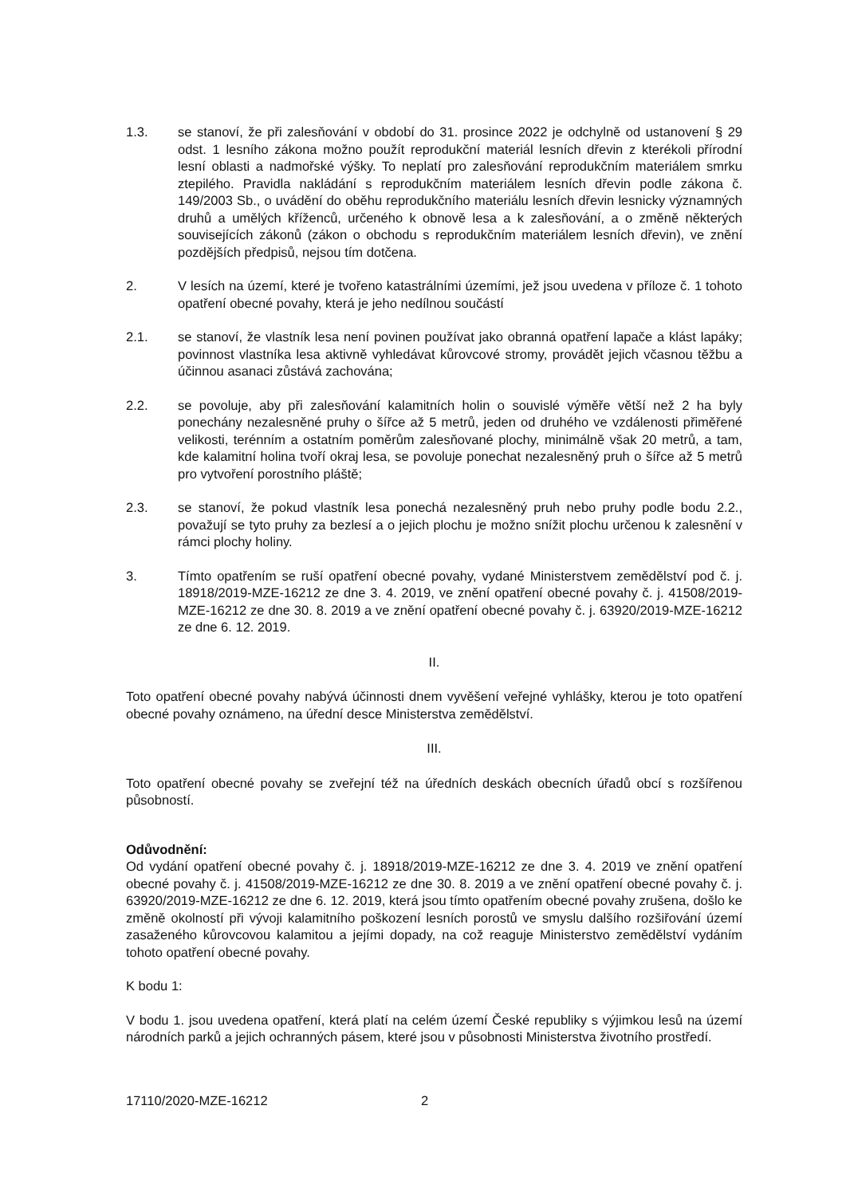1.3. se stanoví, že při zalesňování v období do 31. prosince 2022 je odchylně od ustanovení § 29 odst. 1 lesního zákona možno použít reprodukční materiál lesních dřevin z kterékoli přírodní lesní oblasti a nadmořské výšky. To neplatí pro zalesňování reprodukčním materiálem smrku ztepilého. Pravidla nakládání s reprodukčním materiálem lesních dřevin podle zákona č. 149/2003 Sb., o uvádění do oběhu reprodukčního materiálu lesních dřevin lesnicky významných druhů a umělých kříženců, určeného k obnově lesa a k zalesňování, a o změně některých souvisejících zákonů (zákon o obchodu s reprodukčním materiálem lesních dřevin), ve znění pozdějších předpisů, nejsou tím dotčena.
2. V lesích na území, které je tvořeno katastrálními územími, jež jsou uvedena v příloze č. 1 tohoto opatření obecné povahy, která je jeho nedílnou součástí
2.1. se stanoví, že vlastník lesa není povinen používat jako obranná opatření lapače a klást lapáky; povinnost vlastníka lesa aktivně vyhledávat kůrovcové stromy, provádět jejich včasnou těžbu a účinnou asanaci zůstává zachována;
2.2. se povoluje, aby při zalesňování kalamitních holin o souvislé výměře větší než 2 ha byly ponechány nezalesněné pruhy o šířce až 5 metrů, jeden od druhého ve vzdálenosti přiměřené velikosti, terénním a ostatním poměrům zalesňované plochy, minimálně však 20 metrů, a tam, kde kalamitní holina tvoří okraj lesa, se povoluje ponechat nezalesněný pruh o šířce až 5 metrů pro vytvoření porostního pláště;
2.3. se stanoví, že pokud vlastník lesa ponechá nezalesněný pruh nebo pruhy podle bodu 2.2., považují se tyto pruhy za bezlesí a o jejich plochu je možno snížit plochu určenou k zalesnění v rámci plochy holiny.
3. Tímto opatřením se ruší opatření obecné povahy, vydané Ministerstvem zemědělství pod č. j. 18918/2019-MZE-16212 ze dne 3. 4. 2019, ve znění opatření obecné povahy č. j. 41508/2019-MZE-16212 ze dne 30. 8. 2019 a ve znění opatření obecné povahy č. j. 63920/2019-MZE-16212 ze dne 6. 12. 2019.
II.
Toto opatření obecné povahy nabývá účinnosti dnem vyvěšení veřejné vyhlášky, kterou je toto opatření obecné povahy oznámeno, na úřední desce Ministerstva zemědělství.
III.
Toto opatření obecné povahy se zveřejní též na úředních deskách obecních úřadů obcí s rozšířenou působností.
Odůvodnění:
Od vydání opatření obecné povahy č. j. 18918/2019-MZE-16212 ze dne 3. 4. 2019 ve znění opatření obecné povahy č. j. 41508/2019-MZE-16212 ze dne 30. 8. 2019 a ve znění opatření obecné povahy č. j. 63920/2019-MZE-16212 ze dne 6. 12. 2019, která jsou tímto opatřením obecné povahy zrušena, došlo ke změně okolností při vývoji kalamitního poškození lesních porostů ve smyslu dalšího rozšiřování území zasaženého kůrovcovou kalamitou a jejími dopady, na což reaguje Ministerstvo zemědělství vydáním tohoto opatření obecné povahy.
K bodu 1:
V bodu 1. jsou uvedena opatření, která platí na celém území České republiky s výjimkou lesů na území národních parků a jejich ochranných pásem, které jsou v působnosti Ministerstva životního prostředí.
17110/2020-MZE-16212 2